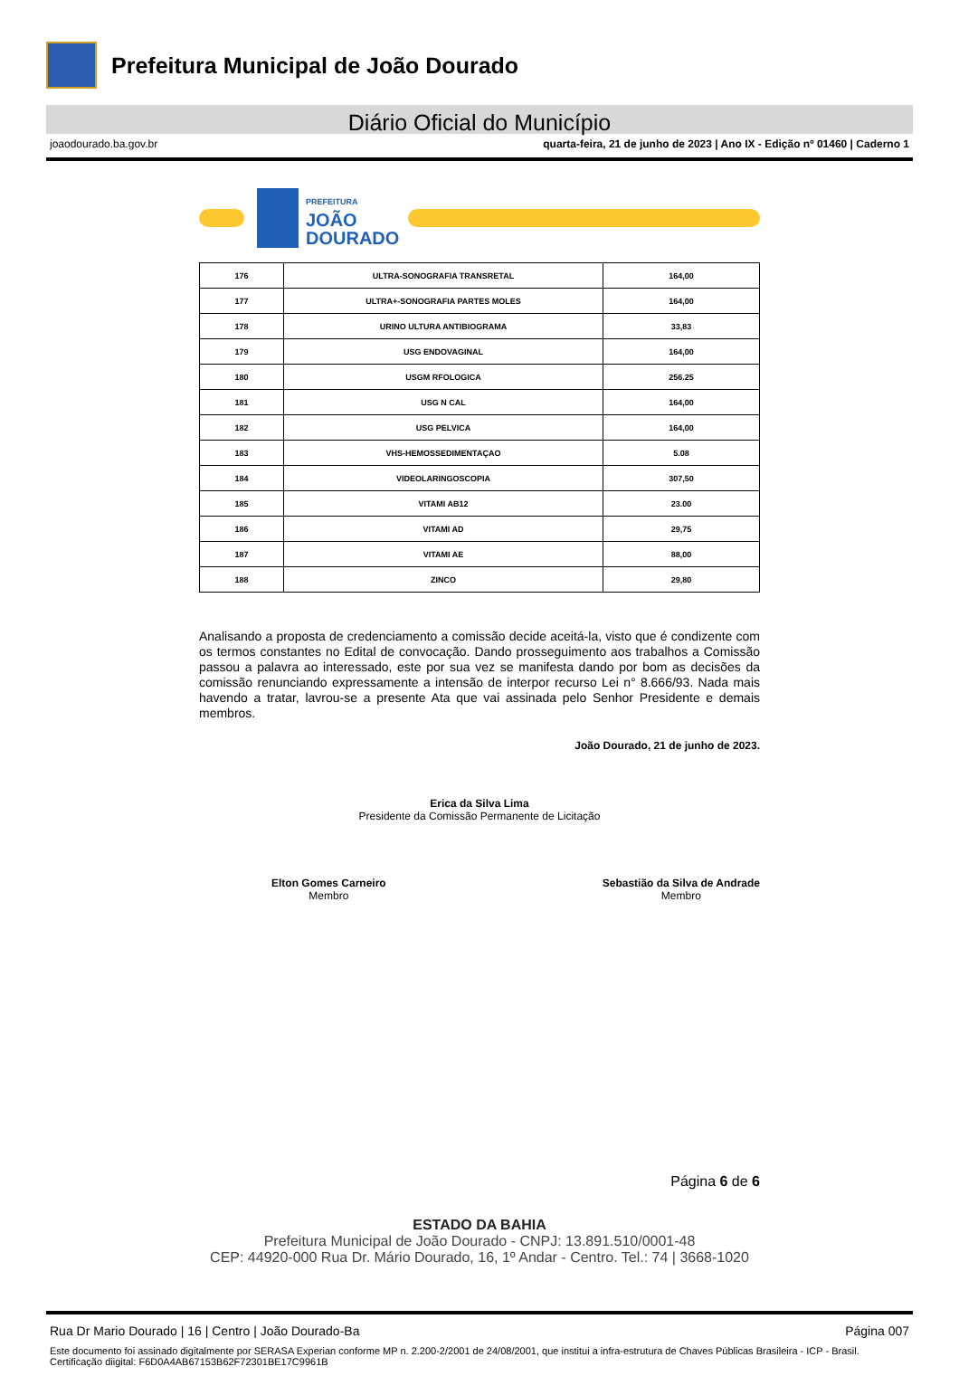Prefeitura Municipal de João Dourado
Diário Oficial do Município
joaodourado.ba.gov.br quarta-feira, 21 de junho de 2023 | Ano IX - Edição nº 01460 | Caderno 1
PREFEITURA
JOÃO
DOURADO
| 176 | ULTRA-SONOGRAFIA TRANSRETAL | 164,00 |
| 177 | ULTRA+-SONOGRAFIA PARTES MOLES | 164,00 |
| 178 | URINO ULTURA ANTIBIOGRAMA | 33,83 |
| 179 | USG ENDOVAGINAL | 164,00 |
| 180 | USGM RFOLOGICA | 256.25 |
| 181 | USG N CAL | 164,00 |
| 182 | USG PELVICA | 164,00 |
| 183 | VHS-HEMOSSEDIMENTAÇAO | 5.08 |
| 184 | VIDEOLARINGOSCOPIA | 307,50 |
| 185 | VITAMI AB12 | 23.00 |
| 186 | VITAMI AD | 29,75 |
| 187 | VITAMI AE | 88,00 |
| 188 | ZINCO | 29,80 |
Analisando a proposta de credenciamento a comissão decide aceitá-la, visto que é condizente com os termos constantes no Edital de convocação. Dando prosseguimento aos trabalhos a Comissão passou a palavra ao interessado, este por sua vez se manifesta dando por bom as decisões da comissão renunciando expressamente a intensão de interpor recurso Lei n° 8.666/93. Nada mais havendo a tratar, lavrou-se a presente Ata que vai assinada pelo Senhor Presidente e demais membros.
João Dourado, 21 de junho de 2023.
Erica da Silva Lima
Presidente da Comissão Permanente de Licitação
Elton Gomes Carneiro
Membro
Sebastião da Silva de Andrade
Membro
Página 6 de 6
ESTADO DA BAHIA
Prefeitura Municipal de João Dourado - CNPJ: 13.891.510/0001-48
CEP: 44920-000 Rua Dr. Mário Dourado, 16, 1º Andar - Centro. Tel.: 74 | 3668-1020
Rua Dr Mario Dourado | 16 | Centro | João Dourado-Ba Página 007
Este documento foi assinado digitalmente por SERASA Experian conforme MP n. 2.200-2/2001 de 24/08/2001, que institui a infra-estrutura de Chaves Públicas Brasileira - ICP - Brasil. Certificação diigital: F6D0A4AB67153B62F72301BE17C9961B